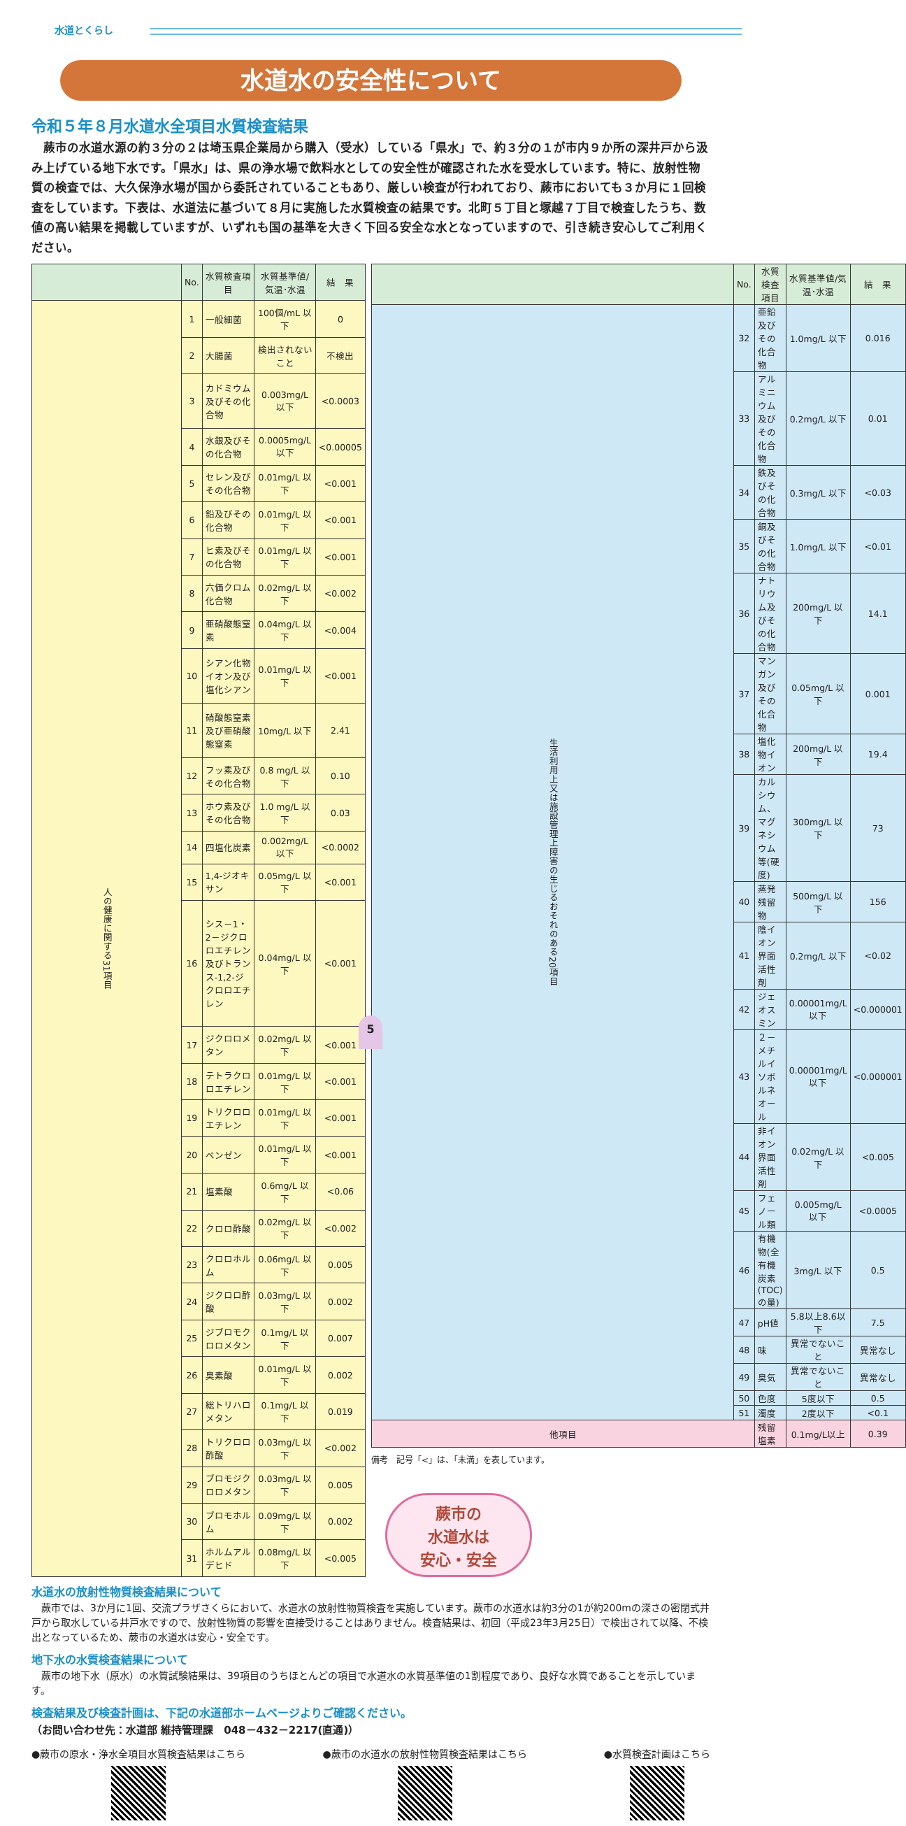水道とくらし
水道水の安全性について
令和５年８月水道水全項目水質検査結果
蕨市の水道水源の約３分の２は埼玉県企業局から購入（受水）している「県水」で、約３分の１が市内９か所の深井戸から汲み上げている地下水です。「県水」は、県の浄水場で飲料水としての安全性が確認された水を受水しています。特に、放射性物質の検査では、大久保浄水場が国から委託されていることもあり、厳しい検査が行われており、蕨市においても３か月に１回検査をしています。下表は、水道法に基づいて８月に実施した水質検査の結果です。北町５丁目と塚越７丁目で検査したうち、数値の高い結果を掲載していますが、いずれも国の基準を大きく下回る安全な水となっていますので、引き続き安心してご利用ください。
| | No. | 水質検査項目 | 水質基準値/気温･水温 | 結 果 |
| --- | --- | --- | --- | --- |
| 人の健康に関する31項目 | 1 | 一般細菌 | 100個/mL 以下 | 0 |
| | 2 | 大腸菌 | 検出されないこと | 不検出 |
| | 3 | カドミウム及びその化合物 | 0.003mg/L 以下 | <0.0003 |
| | 4 | 水銀及びその化合物 | 0.0005mg/L 以下 | <0.00005 |
| | 5 | セレン及びその化合物 | 0.01mg/L 以下 | <0.001 |
| | 6 | 鉛及びその化合物 | 0.01mg/L 以下 | <0.001 |
| | 7 | ヒ素及びその化合物 | 0.01mg/L 以下 | <0.001 |
| | 8 | 六価クロム化合物 | 0.02mg/L 以下 | <0.002 |
| | 9 | 亜硝酸態窒素 | 0.04mg/L 以下 | <0.004 |
| | 10 | シアン化物イオン及び塩化シアン | 0.01mg/L 以下 | <0.001 |
| | 11 | 硝酸態窒素及び亜硝酸態窒素 | 10mg/L 以下 | 2.41 |
| | 12 | フッ素及びその化合物 | 0.8 mg/L 以下 | 0.10 |
| | 13 | ホウ素及びその化合物 | 1.0 mg/L 以下 | 0.03 |
| | 14 | 四塩化炭素 | 0.002mg/L 以下 | <0.0002 |
| | 15 | 1,4-ジオキサン | 0.05mg/L 以下 | <0.001 |
| | 16 | シス－1・2－ジクロロエチレン及びトランス-1,2-ジクロロエチレン | 0.04mg/L 以下 | <0.001 |
| | 17 | ジクロロメタン | 0.02mg/L 以下 | <0.001 |
| | 18 | テトラクロロエチレン | 0.01mg/L 以下 | <0.001 |
| | 19 | トリクロロエチレン | 0.01mg/L 以下 | <0.001 |
| | 20 | ベンゼン | 0.01mg/L 以下 | <0.001 |
| | 21 | 塩素酸 | 0.6mg/L 以下 | <0.06 |
| | 22 | クロロ酢酸 | 0.02mg/L 以下 | <0.002 |
| | 23 | クロロホルム | 0.06mg/L 以下 | 0.005 |
| | 24 | ジクロロ酢酸 | 0.03mg/L 以下 | 0.002 |
| | 25 | ジブロモクロロメタン | 0.1mg/L 以下 | 0.007 |
| | 26 | 臭素酸 | 0.01mg/L 以下 | 0.002 |
| | 27 | 総トリハロメタン | 0.1mg/L 以下 | 0.019 |
| | 28 | トリクロロ酢酸 | 0.03mg/L 以下 | <0.002 |
| | 29 | ブロモジクロロメタン | 0.03mg/L 以下 | 0.005 |
| | 30 | ブロモホルム | 0.09mg/L 以下 | 0.002 |
| | 31 | ホルムアルデヒド | 0.08mg/L 以下 | <0.005 |
| | No. | 水質検査項目 | 水質基準値/気温･水温 | 結 果 |
| --- | --- | --- | --- | --- |
| 生活利用上又は施設管理上障害の生じるおそれのある20項目 | 32 | 亜鉛及びその化合物 | 1.0mg/L 以下 | 0.016 |
| | 33 | アルミニウム及びその化合物 | 0.2mg/L 以下 | 0.01 |
| | 34 | 鉄及びその化合物 | 0.3mg/L 以下 | <0.03 |
| | 35 | 銅及びその化合物 | 1.0mg/L 以下 | <0.01 |
| | 36 | ナトリウム及びその化合物 | 200mg/L 以下 | 14.1 |
| | 37 | マンガン及びその化合物 | 0.05mg/L 以下 | 0.001 |
| | 38 | 塩化物イオン | 200mg/L 以下 | 19.4 |
| | 39 | カルシウム、マグネシウム等(硬度) | 300mg/L 以下 | 73 |
| | 40 | 蒸発残留物 | 500mg/L 以下 | 156 |
| | 41 | 陰イオン界面活性剤 | 0.2mg/L 以下 | <0.02 |
| | 42 | ジェオスミン | 0.00001mg/L 以下 | <0.000001 |
| | 43 | ２－メチルイソボルネオール | 0.00001mg/L 以下 | <0.000001 |
| | 44 | 非イオン界面活性剤 | 0.02mg/L 以下 | <0.005 |
| | 45 | フェノール類 | 0.005mg/L 以下 | <0.0005 |
| | 46 | 有機物(全有機炭素(TOC)の量) | 3mg/L 以下 | 0.5 |
| | 47 | pH値 | 5.8以上8.6以下 | 7.5 |
| | 48 | 味 | 異常でないこと | 異常なし |
| | 49 | 臭気 | 異常でないこと | 異常なし |
| | 50 | 色度 | 5度以下 | 0.5 |
| | 51 | 濁度 | 2度以下 | <0.1 |
| 他項目 | | 残留塩素 | 0.1mg/L以上 | 0.39 |
備考　記号「<」は、「未満」を表しています。
蕨市の
水道水は
安心・安全
水道水の放射性物質検査結果について
蕨市では、3か月に1回、交流プラザさくらにおいて、水道水の放射性物質検査を実施しています。蕨市の水道水は約3分の1が約200mの深さの密閉式井戸から取水している井戸水ですので、放射性物質の影響を直接受けることはありません。検査結果は、初回（平成23年3月25日）で検出されて以降、不検出となっているため、蕨市の水道水は安心・安全です。
地下水の水質検査結果について
蕨市の地下水（原水）の水質試験結果は、39項目のうちほとんどの項目で水道水の水質基準値の1割程度であり、良好な水質であることを示しています。
検査結果及び検査計画は、下記の水道部ホームページよりご確認ください。
（お問い合わせ先：水道部 維持管理課　048－432－2217(直通)）
●蕨市の原水・浄水全項目水質検査結果はこちら
●蕨市の水道水の放射性物質検査結果はこちら
●水質検査計画はこちら
5